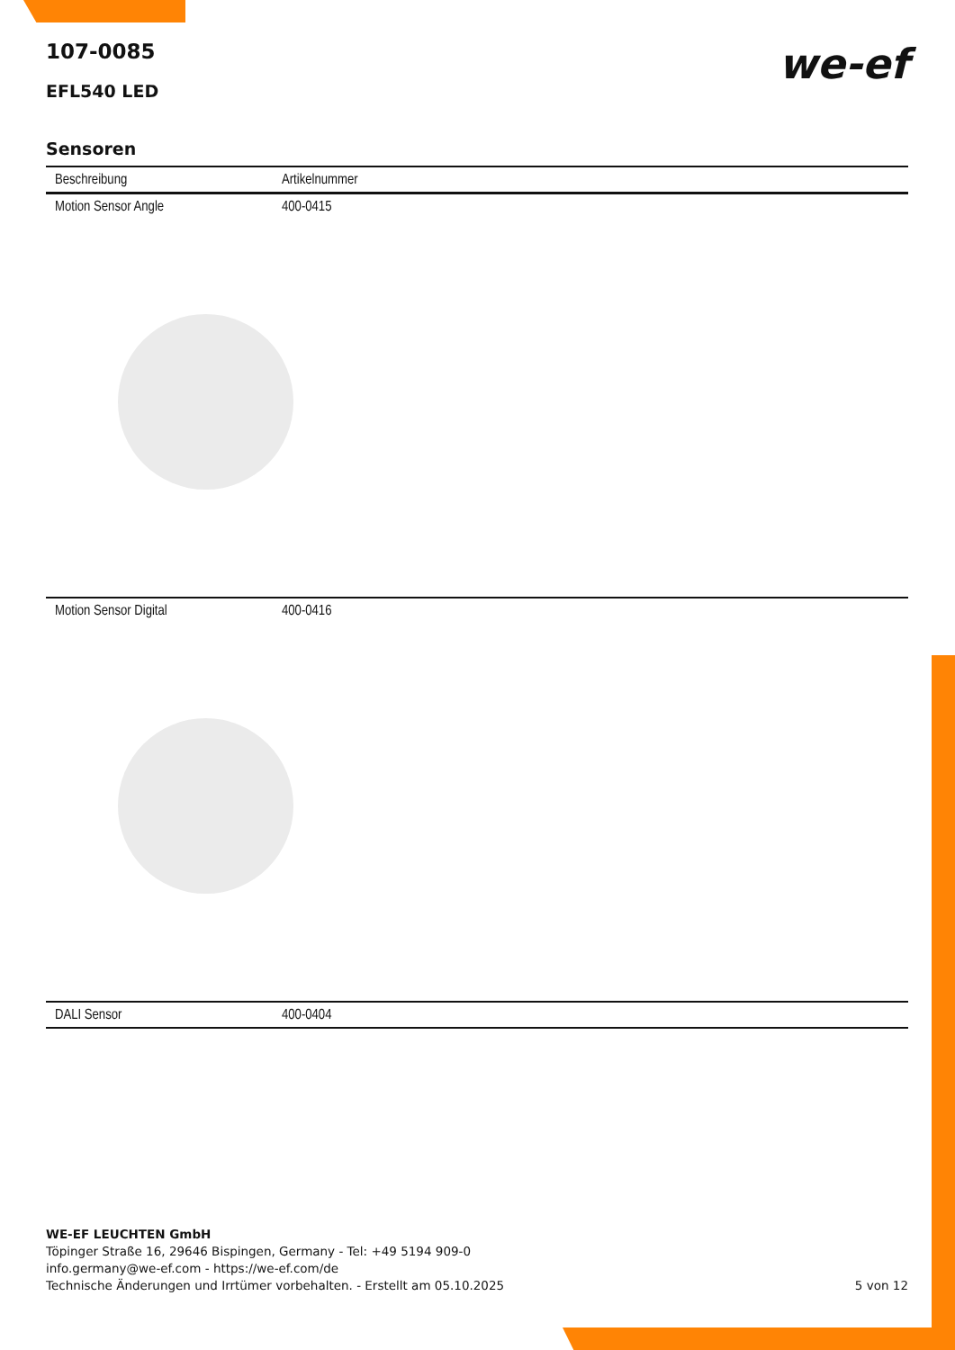107-0085
EFL540 LED
we-ef
Sensoren
| Beschreibung | Artikelnummer |
| --- | --- |
| Motion Sensor Angle | 400-0415 |
| Motion Sensor Digital | 400-0416 |
| DALI Sensor | 400-0404 |
WE-EF LEUCHTEN GmbH
Töpinger Straße 16, 29646 Bispingen, Germany - Tel: +49 5194 909-0
info.germany@we-ef.com - https://we-ef.com/de
Technische Änderungen und Irrtümer vorbehalten. - Erstellt am 05.10.2025
5 von 12